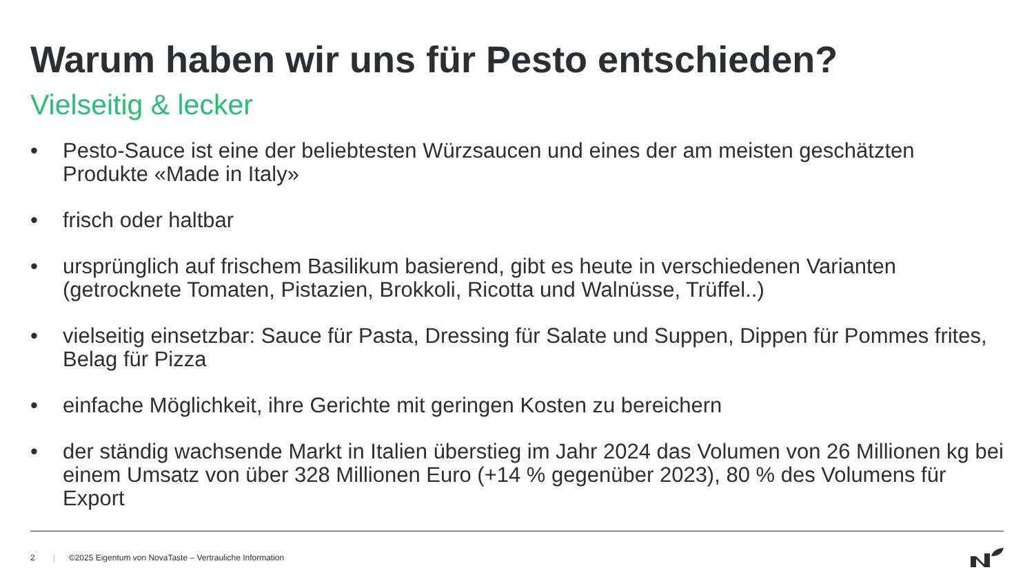Warum haben wir uns für Pesto entschieden?
Vielseitig & lecker
• Pesto-Sauce ist eine der beliebtesten Würzsaucen und eines der am meisten geschätzten Produkte «Made in Italy»
• frisch oder haltbar
• ursprünglich auf frischem Basilikum basierend, gibt es heute in verschiedenen Varianten (getrocknete Tomaten, Pistazien, Brokkoli, Ricotta und Walnüsse, Trüffel..)
• vielseitig einsetzbar: Sauce für Pasta, Dressing für Salate und Suppen, Dippen für Pommes frites, Belag für Pizza
• einfache Möglichkeit, ihre Gerichte mit geringen Kosten zu bereichern
• der ständig wachsende Markt in Italien überstieg im Jahr 2024 das Volumen von 26 Millionen kg bei einem Umsatz von über 328 Millionen Euro (+14 % gegenüber 2023), 80 % des Volumens für Export
2 | ©2025 Eigentum von NovaTaste – Vertrauliche Information